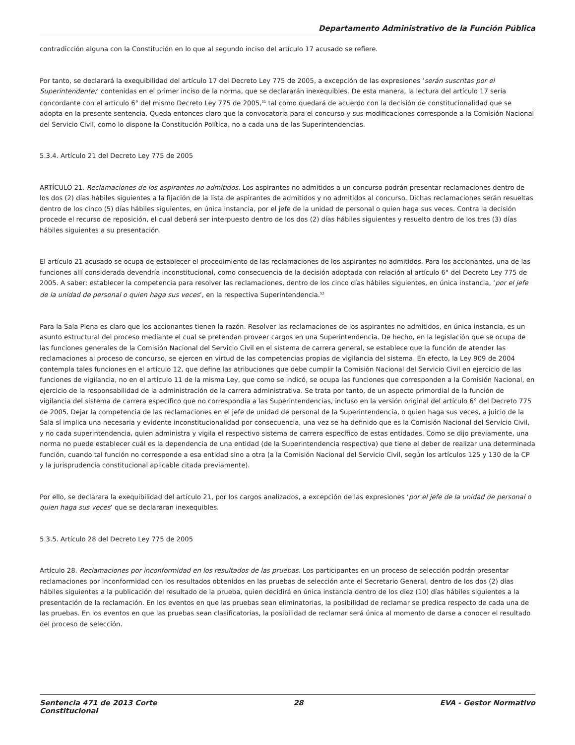Departamento Administrativo de la Función Pública
contradicción alguna con la Constitución en lo que al segundo inciso del artículo 17 acusado se refiere.
Por tanto, se declarará la exequibilidad del artículo 17 del Decreto Ley 775 de 2005, a excepción de las expresiones ‘serán suscritas por el Superintendente;’ contenidas en el primer inciso de la norma, que se declararán inexequibles. De esta manera, la lectura del artículo 17 sería concordante con el artículo 6° del mismo Decreto Ley 775 de 2005,<sup>51</sup> tal como quedará de acuerdo con la decisión de constitucionalidad que se adopta en la presente sentencia. Queda entonces claro que la convocatoria para el concurso y sus modificaciones corresponde a la Comisión Nacional del Servicio Civil, como lo dispone la Constitución Política, no a cada una de las Superintendencias.
5.3.4. Artículo 21 del Decreto Ley 775 de 2005
ARTÍCULO 21. Reclamaciones de los aspirantes no admitidos. Los aspirantes no admitidos a un concurso podrán presentar reclamaciones dentro de los dos (2) días hábiles siguientes a la fijación de la lista de aspirantes de admitidos y no admitidos al concurso. Dichas reclamaciones serán resueltas dentro de los cinco (5) días hábiles siguientes, en única instancia, por el jefe de la unidad de personal o quien haga sus veces. Contra la decisión procede el recurso de reposición, el cual deberá ser interpuesto dentro de los dos (2) días hábiles siguientes y resuelto dentro de los tres (3) días hábiles siguientes a su presentación.
El artículo 21 acusado se ocupa de establecer el procedimiento de las reclamaciones de los aspirantes no admitidos. Para los accionantes, una de las funciones allí considerada devendría inconstitucional, como consecuencia de la decisión adoptada con relación al artículo 6° del Decreto Ley 775 de 2005. A saber: establecer la competencia para resolver las reclamaciones, dentro de los cinco días hábiles siguientes, en única instancia, ‘por el jefe de la unidad de personal o quien haga sus veces’, en la respectiva Superintendencia.<sup>52</sup>
Para la Sala Plena es claro que los accionantes tienen la razón. Resolver las reclamaciones de los aspirantes no admitidos, en única instancia, es un asunto estructural del proceso mediante el cual se pretendan proveer cargos en una Superintendencia. De hecho, en la legislación que se ocupa de las funciones generales de la Comisión Nacional del Servicio Civil en el sistema de carrera general, se establece que la función de atender las reclamaciones al proceso de concurso, se ejercen en virtud de las competencias propias de vigilancia del sistema. En efecto, la Ley 909 de 2004 contempla tales funciones en el artículo 12, que define las atribuciones que debe cumplir la Comisión Nacional del Servicio Civil en ejercicio de las funciones de vigilancia, no en el artículo 11 de la misma Ley, que como se indicó, se ocupa las funciones que corresponden a la Comisión Nacional, en ejercicio de la responsabilidad de la administración de la carrera administrativa. Se trata por tanto, de un aspecto primordial de la función de vigilancia del sistema de carrera específico que no correspondía a las Superintendencias, incluso en la versión original del artículo 6° del Decreto 775 de 2005. Dejar la competencia de las reclamaciones en el jefe de unidad de personal de la Superintendencia, o quien haga sus veces, a juicio de la Sala sí implica una necesaria y evidente inconstitucionalidad por consecuencia, una vez se ha definido que es la Comisión Nacional del Servicio Civil, y no cada superintendencia, quien administra y vigila el respectivo sistema de carrera específico de estas entidades. Como se dijo previamente, una norma no puede establecer cuál es la dependencia de una entidad (de la Superintendencia respectiva) que tiene el deber de realizar una determinada función, cuando tal función no corresponde a esa entidad sino a otra (a la Comisión Nacional del Servicio Civil, según los artículos 125 y 130 de la CP y la jurisprudencia constitucional aplicable citada previamente).
Por ello, se declarara la exequibilidad del artículo 21, por los cargos analizados, a excepción de las expresiones ‘por el jefe de la unidad de personal o quien haga sus veces’ que se declararan inexequibles.
5.3.5. Artículo 28 del Decreto Ley 775 de 2005
Artículo 28. Reclamaciones por inconformidad en los resultados de las pruebas. Los participantes en un proceso de selección podrán presentar reclamaciones por inconformidad con los resultados obtenidos en las pruebas de selección ante el Secretario General, dentro de los dos (2) días hábiles siguientes a la publicación del resultado de la prueba, quien decidirá en única instancia dentro de los diez (10) días hábiles siguientes a la presentación de la reclamación. En los eventos en que las pruebas sean eliminatorias, la posibilidad de reclamar se predica respecto de cada una de las pruebas. En los eventos en que las pruebas sean clasificatorias, la posibilidad de reclamar será única al momento de darse a conocer el resultado del proceso de selección.
Sentencia 471 de 2013 Corte
Constitucional 28 EVA - Gestor Normativo